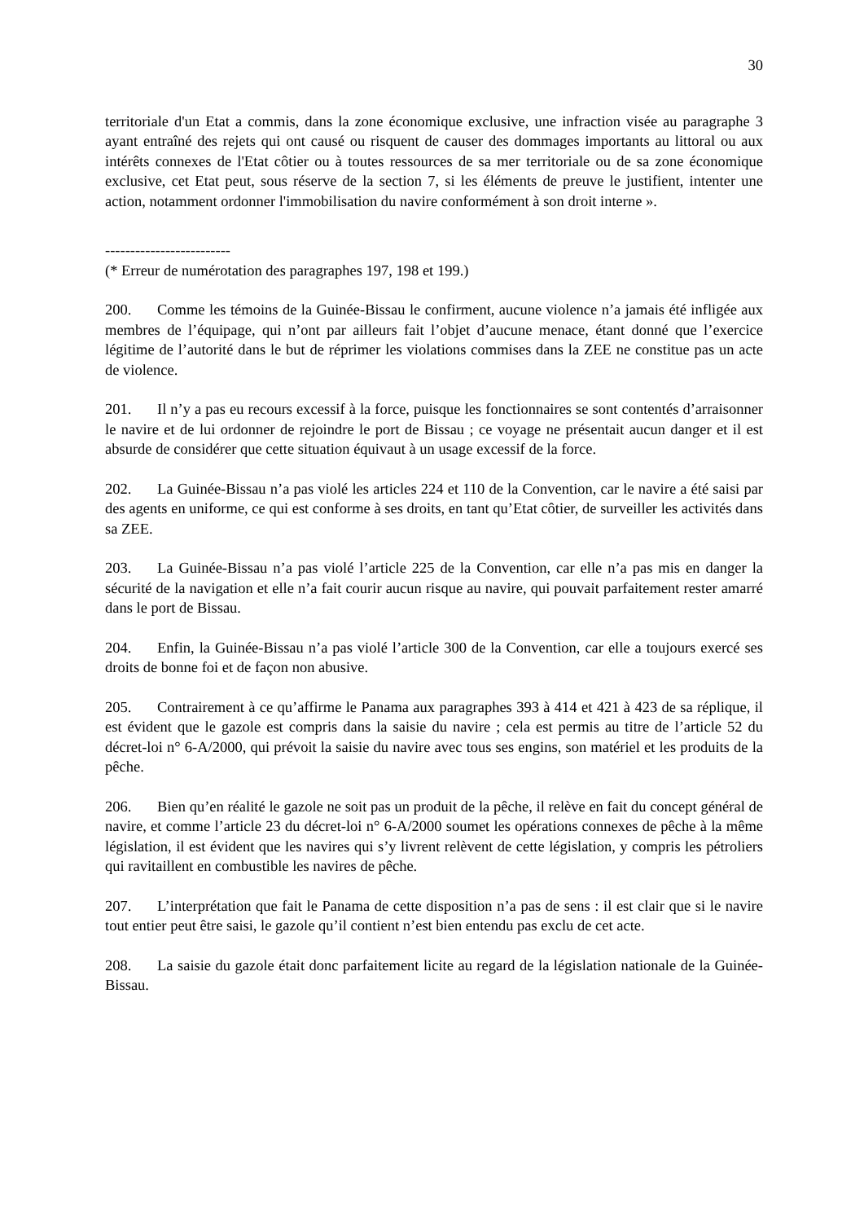30
territoriale d'un Etat a commis, dans la zone économique exclusive, une infraction visée au paragraphe 3 ayant entraîné des rejets qui ont causé ou risquent de causer des dommages importants au littoral ou aux intérêts connexes de l'Etat côtier ou à toutes ressources de sa mer territoriale ou de sa zone économique exclusive, cet Etat peut, sous réserve de la section 7, si les éléments de preuve le justifient, intenter une action, notamment ordonner l'immobilisation du navire conformément à son droit interne ».
-------------------------
(* Erreur de numérotation des paragraphes 197, 198 et 199.)
200. Comme les témoins de la Guinée-Bissau le confirment, aucune violence n’a jamais été infligée aux membres de l’équipage, qui n’ont par ailleurs fait l’objet d’aucune menace, étant donné que l’exercice légitime de l’autorité dans le but de réprimer les violations commises dans la ZEE ne constitue pas un acte de violence.
201. Il n’y a pas eu recours excessif à la force, puisque les fonctionnaires se sont contentés d’arraisonner le navire et de lui ordonner de rejoindre le port de Bissau ; ce voyage ne présentait aucun danger et il est absurde de considérer que cette situation équivaut à un usage excessif de la force.
202. La Guinée-Bissau n’a pas violé les articles 224 et 110 de la Convention, car le navire a été saisi par des agents en uniforme, ce qui est conforme à ses droits, en tant qu’Etat côtier, de surveiller les activités dans sa ZEE.
203. La Guinée-Bissau n’a pas violé l’article 225 de la Convention, car elle n’a pas mis en danger la sécurité de la navigation et elle n’a fait courir aucun risque au navire, qui pouvait parfaitement rester amarré dans le port de Bissau.
204. Enfin, la Guinée-Bissau n’a pas violé l’article 300 de la Convention, car elle a toujours exercé ses droits de bonne foi et de façon non abusive.
205. Contrairement à ce qu’affirme le Panama aux paragraphes 393 à 414 et 421 à 423 de sa réplique, il est évident que le gazole est compris dans la saisie du navire ; cela est permis au titre de l’article 52 du décret-loi n° 6-A/2000, qui prévoit la saisie du navire avec tous ses engins, son matériel et les produits de la pêche.
206. Bien qu’en réalité le gazole ne soit pas un produit de la pêche, il relève en fait du concept général de navire, et comme l’article 23 du décret-loi n° 6-A/2000 soumet les opérations connexes de pêche à la même législation, il est évident que les navires qui s’y livrent relèvent de cette législation, y compris les pétroliers qui ravitaillent en combustible les navires de pêche.
207. L’interprétation que fait le Panama de cette disposition n’a pas de sens : il est clair que si le navire tout entier peut être saisi, le gazole qu’il contient n’est bien entendu pas exclu de cet acte.
208. La saisie du gazole était donc parfaitement licite au regard de la législation nationale de la Guinée-Bissau.